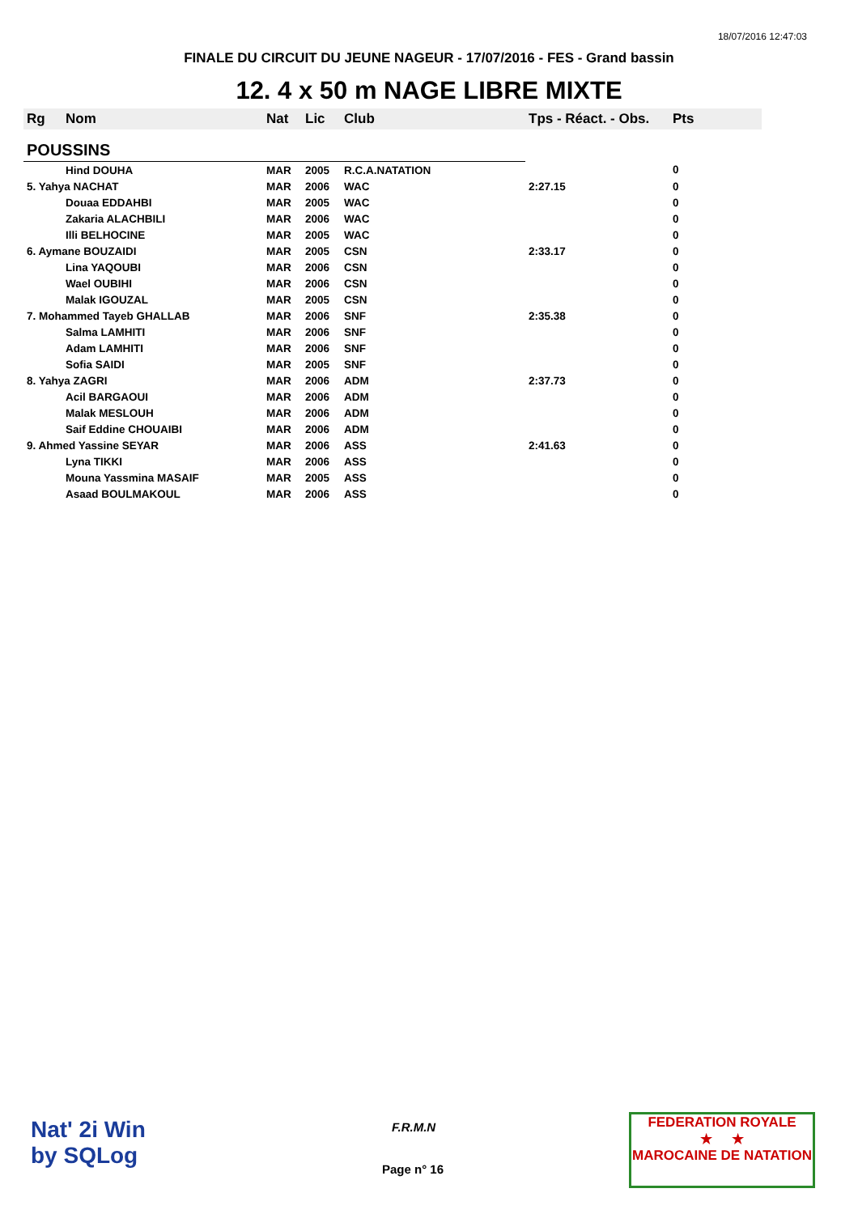18/07/2016 12:47:03
FINALE DU CIRCUIT DU JEUNE NAGEUR - 17/07/2016 - FES - Grand bassin
12. 4 x 50 m NAGE LIBRE MIXTE
| Rg | Nom | Nat | Lic | Club | Tps - Réact. - Obs. | Pts |
| --- | --- | --- | --- | --- | --- | --- |
| POUSSINS | | | | | | |
| | Hind DOUHA | MAR | 2005 | R.C.A.NATATION | | 0 |
| 5. Yahya NACHAT | | MAR | 2006 | WAC | 2:27.15 | 0 |
| | Douaa EDDAHBI | MAR | 2005 | WAC | | 0 |
| | Zakaria ALACHBILI | MAR | 2006 | WAC | | 0 |
| | Illi BELHOCINE | MAR | 2005 | WAC | | 0 |
| 6. Aymane BOUZAIDI | | MAR | 2005 | CSN | 2:33.17 | 0 |
| | Lina YAQOUBI | MAR | 2006 | CSN | | 0 |
| | Wael OUBIHI | MAR | 2006 | CSN | | 0 |
| | Malak IGOUZAL | MAR | 2005 | CSN | | 0 |
| 7. Mohammed Tayeb GHALLAB | | MAR | 2006 | SNF | 2:35.38 | 0 |
| | Salma LAMHITI | MAR | 2006 | SNF | | 0 |
| | Adam LAMHITI | MAR | 2006 | SNF | | 0 |
| | Sofia SAIDI | MAR | 2005 | SNF | | 0 |
| 8. Yahya ZAGRI | | MAR | 2006 | ADM | 2:37.73 | 0 |
| | Acil BARGAOUI | MAR | 2006 | ADM | | 0 |
| | Malak MESLOUH | MAR | 2006 | ADM | | 0 |
| | Saif Eddine CHOUAIBI | MAR | 2006 | ADM | | 0 |
| 9. Ahmed Yassine SEYAR | | MAR | 2006 | ASS | 2:41.63 | 0 |
| | Lyna TIKKI | MAR | 2006 | ASS | | 0 |
| | Mouna Yassmina MASAIF | MAR | 2005 | ASS | | 0 |
| | Asaad BOULMAKOUL | MAR | 2006 | ASS | | 0 |
Nat' 2i Win
by SQLog
F.R.M.N
Page n° 16
FEDERATION ROYALE
★ ★
MAROCAINE DE NATATION